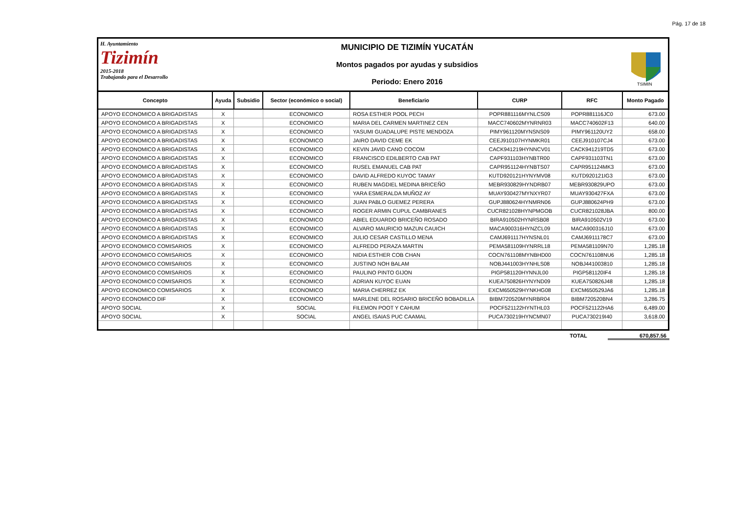Pág. 17 de 18
H. Ayuntamiento
Tizimín
2015-2018
Trabajando para el Desarrollo
MUNICIPIO DE TIZIMÍN YUCATÁN
Montos pagados por ayudas y subsidios
Periodo: Enero 2016
TSIMIN
| Concepto | Ayuda | Subsidio | Sector (económico o social) | Beneficiario | CURP | RFC | Monto Pagado |
| --- | --- | --- | --- | --- | --- | --- | --- |
| APOYO ECONOMICO A BRIGADISTAS | X | | ECONOMICO | ROSA ESTHER POOL PECH | POPR881116MYNLCS09 | POPR881116JC0 | 673.00 |
| APOYO ECONOMICO A BRIGADISTAS | X | | ECONOMICO | MARIA DEL CARMEN MARTINEZ CEN | MACC740602MYNRNR03 | MACC740602F13 | 640.00 |
| APOYO ECONOMICO A BRIGADISTAS | X | | ECONOMICO | YASUMI GUADALUPE PISTE MENDOZA | PIMY961120MYNSNS09 | PIMY961120UY2 | 658.00 |
| APOYO ECONOMICO A BRIGADISTAS | X | | ECONOMICO | JAIRO DAVID CEME EK | CEEJ910107HYNMKR01 | CEEJ910107CJ4 | 673.00 |
| APOYO ECONOMICO A BRIGADISTAS | X | | ECONOMICO | KEVIN JAVID CANO COCOM | CACK941219HYNNCV01 | CACK941219TD5 | 673.00 |
| APOYO ECONOMICO A BRIGADISTAS | X | | ECONOMICO | FRANCISCO EDILBERTO CAB PAT | CAPF931103HYNBTR00 | CAPF931103TN1 | 673.00 |
| APOYO ECONOMICO A BRIGADISTAS | X | | ECONOMICO | RUSEL EMANUEL CAB PAT | CAPR951124HYNBTS07 | CAPR951124MK3 | 673.00 |
| APOYO ECONOMICO A BRIGADISTAS | X | | ECONOMICO | DAVID ALFREDO KUYOC TAMAY | KUTD920121HYNYMV08 | KUTD920121IG3 | 673.00 |
| APOYO ECONOMICO A BRIGADISTAS | X | | ECONOMICO | RUBEN MAGDIEL MEDINA BRICEÑO | MEBR930829HYNDRB07 | MEBR930829UPO | 673.00 |
| APOYO ECONOMICO A BRIGADISTAS | X | | ECONOMICO | YARA ESMERALDA MUÑOZ AY | MUAY930427MYNXYR07 | MUAY930427FXA | 673.00 |
| APOYO ECONOMICO A BRIGADISTAS | X | | ECONOMICO | JUAN PABLO GUEMEZ PERERA | GUPJ880624HYNMRN06 | GUPJ880624PH9 | 673.00 |
| APOYO ECONOMICO A BRIGADISTAS | X | | ECONOMICO | ROGER ARMIN CUPUL CAMBRANES | CUCR821028HYNPMGOB | CUCR821028JBA | 800.00 |
| APOYO ECONOMICO A BRIGADISTAS | X | | ECONOMICO | ABIEL EDUARDO BRICEÑO ROSADO | BIRA910502HYNRSB08 | BIRA910502V19 | 673.00 |
| APOYO ECONOMICO A BRIGADISTAS | X | | ECONOMICO | ALVARO MAURICIO MAZUN CAUICH | MACA900316HYNZCL09 | MACA900316J10 | 673.00 |
| APOYO ECONOMICO A BRIGADISTAS | X | | ECONOMICO | JULIO CESAR CASTILLO MENA | CAMJ691117HYNSNL01 | CAMJ6911178C7 | 673.00 |
| APOYO ECONOMICO COMISARIOS | X | | ECONOMICO | ALFREDO PERAZA MARTIN | PEMA581109HYNRRL18 | PEMA581109N70 | 1,285.18 |
| APOYO ECONOMICO COMISARIOS | X | | ECONOMICO | NIDIA ESTHER COB CHAN | COCN761108MYNBHD00 | COCN761108NU6 | 1,285.18 |
| APOYO ECONOMICO COMISARIOS | X | | ECONOMICO | JUSTINO NOH BALAM | NOBJ441003HYNHLS08 | NOBJ441003810 | 1,285.18 |
| APOYO ECONOMICO COMISARIOS | X | | ECONOMICO | PAULINO PINTO GIJON | PIGP581120HYNNJL00 | PIGP581120IF4 | 1,285.18 |
| APOYO ECONOMICO COMISARIOS | X | | ECONOMICO | ADRIAN KUYOC EUAN | KUEA750826HYNYND09 | KUEA750826J48 | 1,285.18 |
| APOYO ECONOMICO COMISARIOS | X | | ECONOMICO | MARIA CHERREZ EK | EXCM650529HYNKHG08 | EXCM650529JA6 | 1,285.18 |
| APOYO ECONOMICO DIF | X | | ECONOMICO | MARLENE DEL ROSARIO BRICEÑO BOBADILLA | BIBM720520MYNRBR04 | BIBM720520BN4 | 3,286.75 |
| APOYO SOCIAL | X | | SOCIAL | FILEMON POOT Y CAHUM | POCF521122HYNTHL03 | POCF521122HA6 | 6,489.00 |
| APOYO SOCIAL | X | | SOCIAL | ANGEL ISAIAS PUC CAAMAL | PUCA730219HYNCMN07 | PUCA730219I40 | 3,618.00 |
TOTAL 670,857.56